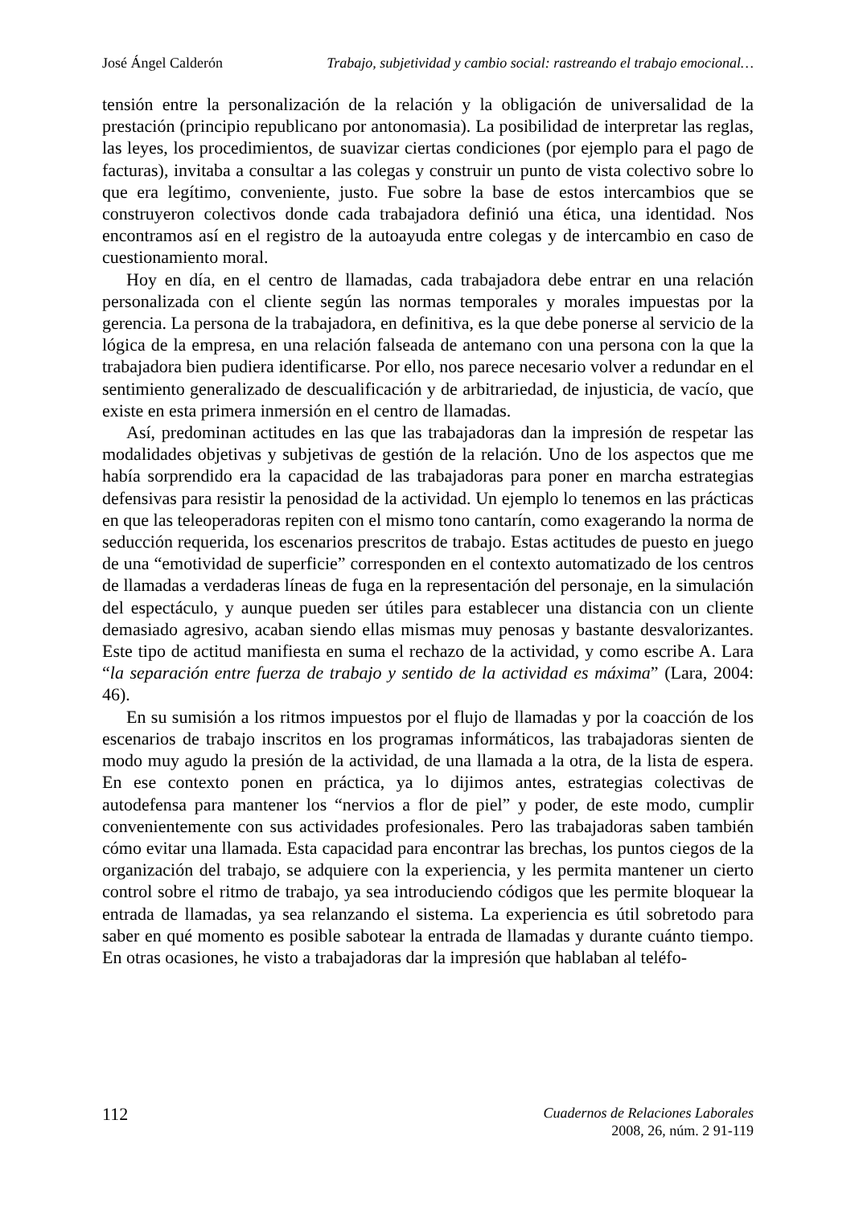José Ángel Calderón Trabajo, subjetividad y cambio social: rastreando el trabajo emocional…
tensión entre la personalización de la relación y la obligación de universalidad de la prestación (principio republicano por antonomasia). La posibilidad de interpretar las reglas, las leyes, los procedimientos, de suavizar ciertas condiciones (por ejemplo para el pago de facturas), invitaba a consultar a las colegas y construir un punto de vista colectivo sobre lo que era legítimo, conveniente, justo. Fue sobre la base de estos intercambios que se construyeron colectivos donde cada trabajadora definió una ética, una identidad. Nos encontramos así en el registro de la autoayuda entre colegas y de intercambio en caso de cuestionamiento moral.
Hoy en día, en el centro de llamadas, cada trabajadora debe entrar en una relación personalizada con el cliente según las normas temporales y morales impuestas por la gerencia. La persona de la trabajadora, en definitiva, es la que debe ponerse al servicio de la lógica de la empresa, en una relación falseada de antemano con una persona con la que la trabajadora bien pudiera identificarse. Por ello, nos parece necesario volver a redundar en el sentimiento generalizado de descualificación y de arbitrariedad, de injusticia, de vacío, que existe en esta primera inmersión en el centro de llamadas.
Así, predominan actitudes en las que las trabajadoras dan la impresión de respetar las modalidades objetivas y subjetivas de gestión de la relación. Uno de los aspectos que me había sorprendido era la capacidad de las trabajadoras para poner en marcha estrategias defensivas para resistir la penosidad de la actividad. Un ejemplo lo tenemos en las prácticas en que las teleoperadoras repiten con el mismo tono cantarín, como exagerando la norma de seducción requerida, los escenarios prescritos de trabajo. Estas actitudes de puesto en juego de una “emotividad de superficie” corresponden en el contexto automatizado de los centros de llamadas a verdaderas líneas de fuga en la representación del personaje, en la simulación del espectáculo, y aunque pueden ser útiles para establecer una distancia con un cliente demasiado agresivo, acaban siendo ellas mismas muy penosas y bastante desvalorizantes. Este tipo de actitud manifiesta en suma el rechazo de la actividad, y como escribe A. Lara “la separación entre fuerza de trabajo y sentido de la actividad es máxima” (Lara, 2004: 46).
En su sumisión a los ritmos impuestos por el flujo de llamadas y por la coacción de los escenarios de trabajo inscritos en los programas informáticos, las trabajadoras sienten de modo muy agudo la presión de la actividad, de una llamada a la otra, de la lista de espera. En ese contexto ponen en práctica, ya lo dijimos antes, estrategias colectivas de autodefensa para mantener los “nervios a flor de piel” y poder, de este modo, cumplir convenientemente con sus actividades profesionales. Pero las trabajadoras saben también cómo evitar una llamada. Esta capacidad para encontrar las brechas, los puntos ciegos de la organización del trabajo, se adquiere con la experiencia, y les permita mantener un cierto control sobre el ritmo de trabajo, ya sea introduciendo códigos que les permite bloquear la entrada de llamadas, ya sea relanzando el sistema. La experiencia es útil sobretodo para saber en qué momento es posible sabotear la entrada de llamadas y durante cuánto tiempo. En otras ocasiones, he visto a trabajadoras dar la impresión que hablaban al teléfo-
112
Cuadernos de Relaciones Laborales
2008, 26, núm. 2 91-119